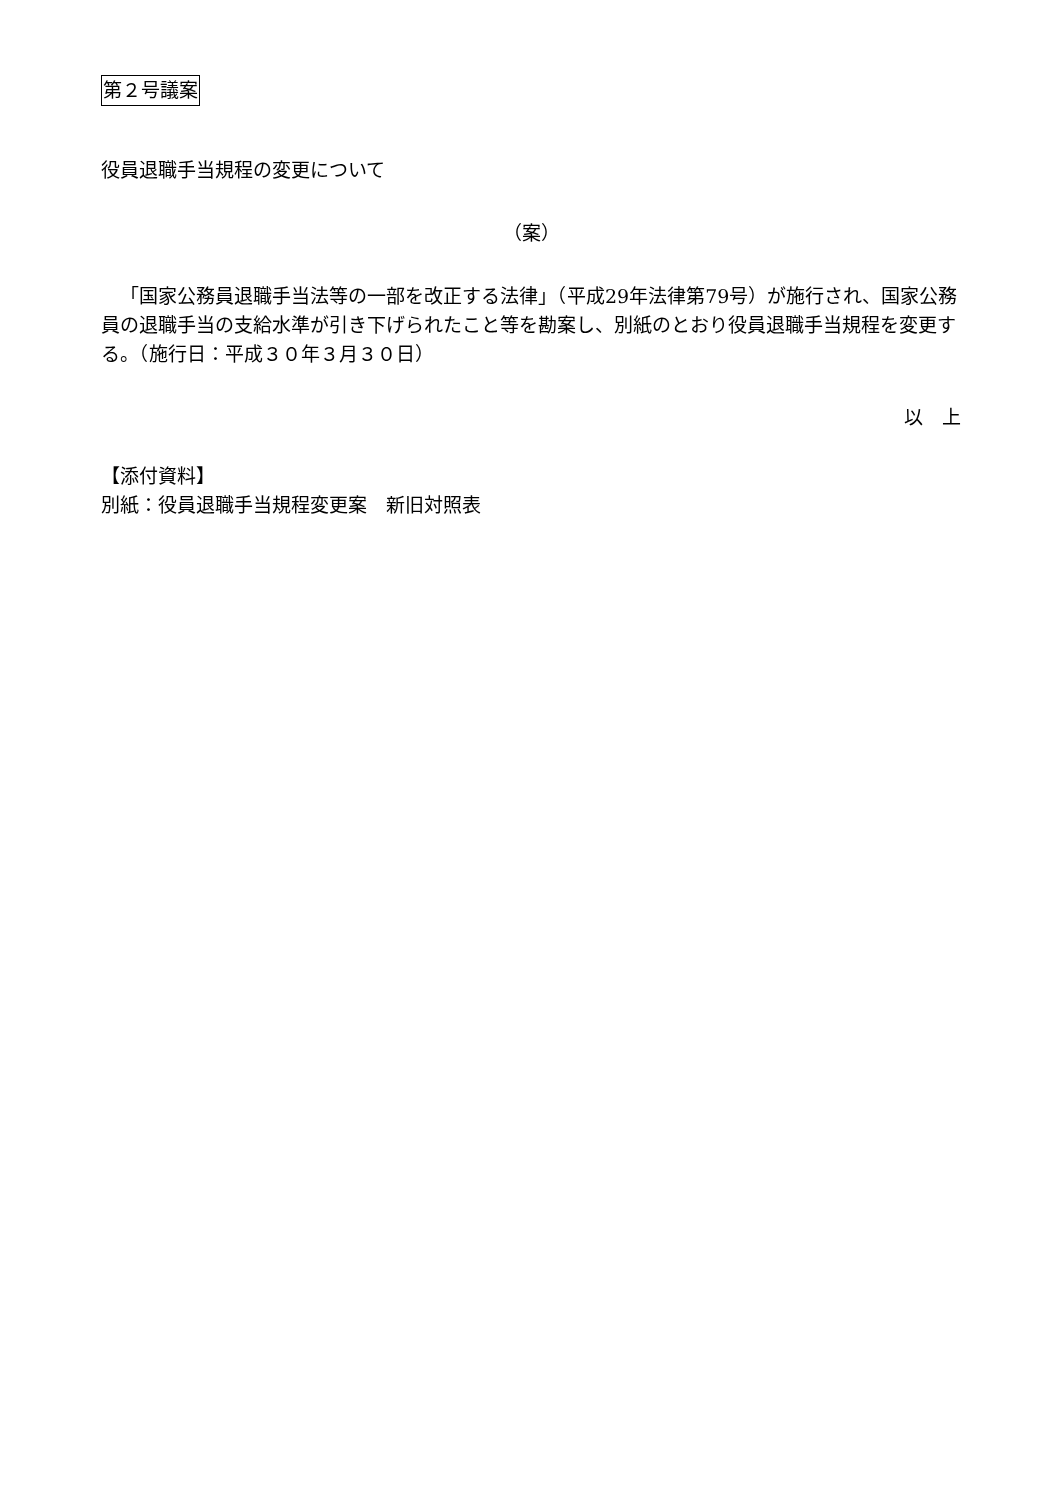第２号議案
役員退職手当規程の変更について
（案）
「国家公務員退職手当法等の一部を改正する法律」（平成29年法律第79号）が施行され、国家公務員の退職手当の支給水準が引き下げられたこと等を勘案し、別紙のとおり役員退職手当規程を変更する。（施行日：平成３０年３月３０日）
以　上
【添付資料】
別紙：役員退職手当規程変更案　新旧対照表